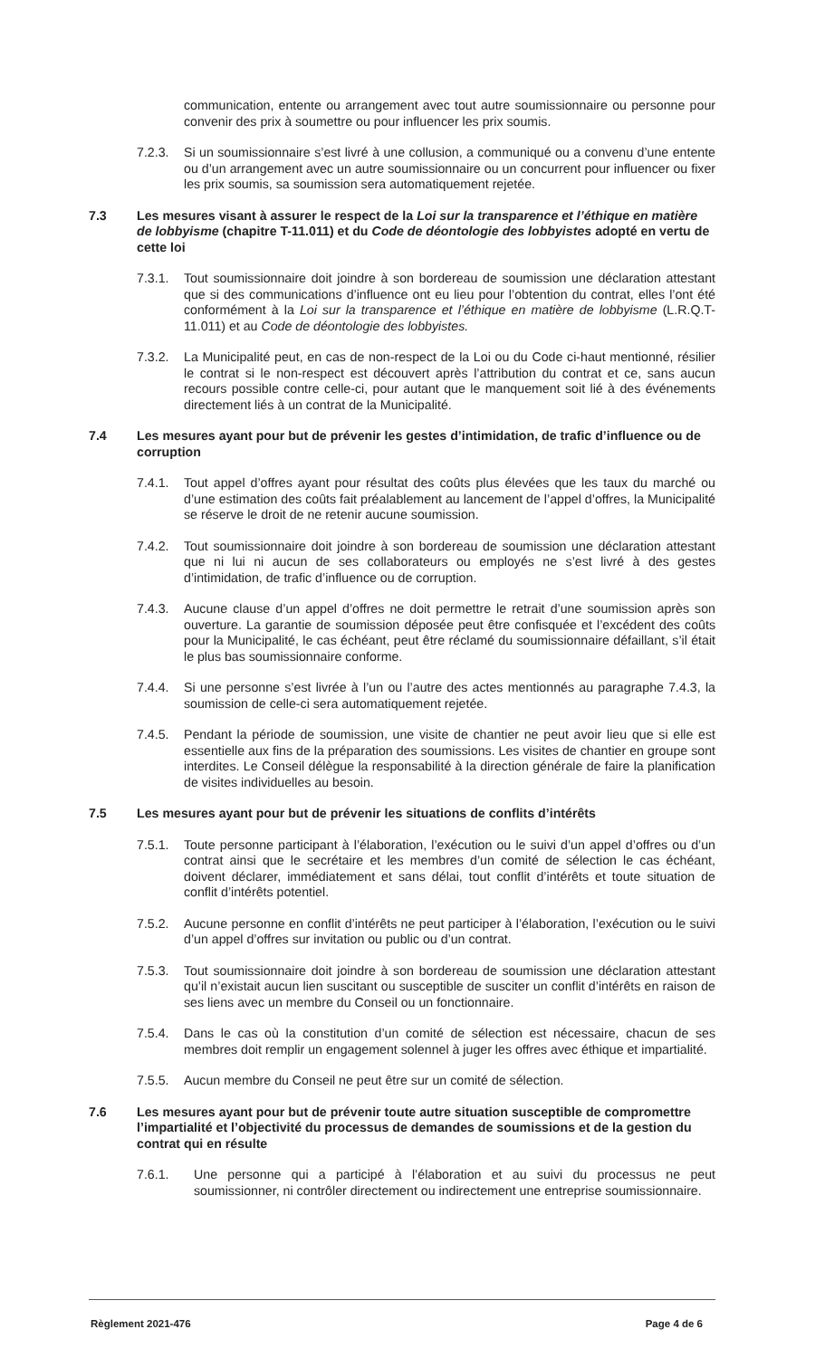communication, entente ou arrangement avec tout autre soumissionnaire ou personne pour convenir des prix à soumettre ou pour influencer les prix soumis.
7.2.3. Si un soumissionnaire s’est livré à une collusion, a communiqué ou a convenu d’une entente ou d’un arrangement avec un autre soumissionnaire ou un concurrent pour influencer ou fixer les prix soumis, sa soumission sera automatiquement rejetée.
7.3 Les mesures visant à assurer le respect de la Loi sur la transparence et l’éthique en matière de lobbyisme (chapitre T-11.011) et du Code de déontologie des lobbyistes adopté en vertu de cette loi
7.3.1. Tout soumissionnaire doit joindre à son bordereau de soumission une déclaration attestant que si des communications d’influence ont eu lieu pour l’obtention du contrat, elles l’ont été conformément à la Loi sur la transparence et l’éthique en matière de lobbyisme (L.R.Q.T-11.011) et au Code de déontologie des lobbyistes.
7.3.2. La Municipalité peut, en cas de non-respect de la Loi ou du Code ci-haut mentionné, résilier le contrat si le non-respect est découvert après l’attribution du contrat et ce, sans aucun recours possible contre celle-ci, pour autant que le manquement soit lié à des événements directement liés à un contrat de la Municipalité.
7.4 Les mesures ayant pour but de prévenir les gestes d’intimidation, de trafic d’influence ou de corruption
7.4.1. Tout appel d’offres ayant pour résultat des coûts plus élevées que les taux du marché ou d’une estimation des coûts fait préalablement au lancement de l’appel d’offres, la Municipalité se réserve le droit de ne retenir aucune soumission.
7.4.2. Tout soumissionnaire doit joindre à son bordereau de soumission une déclaration attestant que ni lui ni aucun de ses collaborateurs ou employés ne s’est livré à des gestes d’intimidation, de trafic d’influence ou de corruption.
7.4.3. Aucune clause d’un appel d’offres ne doit permettre le retrait d’une soumission après son ouverture. La garantie de soumission déposée peut être confisquée et l’excédent des coûts pour la Municipalité, le cas échéant, peut être réclamé du soumissionnaire défaillant, s’il était le plus bas soumissionnaire conforme.
7.4.4. Si une personne s’est livrée à l’un ou l’autre des actes mentionnés au paragraphe 7.4.3, la soumission de celle-ci sera automatiquement rejetée.
7.4.5. Pendant la période de soumission, une visite de chantier ne peut avoir lieu que si elle est essentielle aux fins de la préparation des soumissions. Les visites de chantier en groupe sont interdites. Le Conseil délègue la responsabilité à la direction générale de faire la planification de visites individuelles au besoin.
7.5 Les mesures ayant pour but de prévenir les situations de conflits d’intérêts
7.5.1. Toute personne participant à l’élaboration, l’exécution ou le suivi d’un appel d’offres ou d’un contrat ainsi que le secrétaire et les membres d’un comité de sélection le cas échéant, doivent déclarer, immédiatement et sans délai, tout conflit d’intérêts et toute situation de conflit d’intérêts potentiel.
7.5.2. Aucune personne en conflit d’intérêts ne peut participer à l’élaboration, l’exécution ou le suivi d’un appel d’offres sur invitation ou public ou d’un contrat.
7.5.3. Tout soumissionnaire doit joindre à son bordereau de soumission une déclaration attestant qu’il n’existait aucun lien suscitant ou susceptible de susciter un conflit d’intérêts en raison de ses liens avec un membre du Conseil ou un fonctionnaire.
7.5.4. Dans le cas où la constitution d’un comité de sélection est nécessaire, chacun de ses membres doit remplir un engagement solennel à juger les offres avec éthique et impartialité.
7.5.5. Aucun membre du Conseil ne peut être sur un comité de sélection.
7.6 Les mesures ayant pour but de prévenir toute autre situation susceptible de compromettre l’impartialité et l’objectivité du processus de demandes de soumissions et de la gestion du contrat qui en résulte
7.6.1. Une personne qui a participé à l’élaboration et au suivi du processus ne peut soumissionner, ni contrôler directement ou indirectement une entreprise soumissionnaire.
Règlement 2021-476 Page 4 de 6